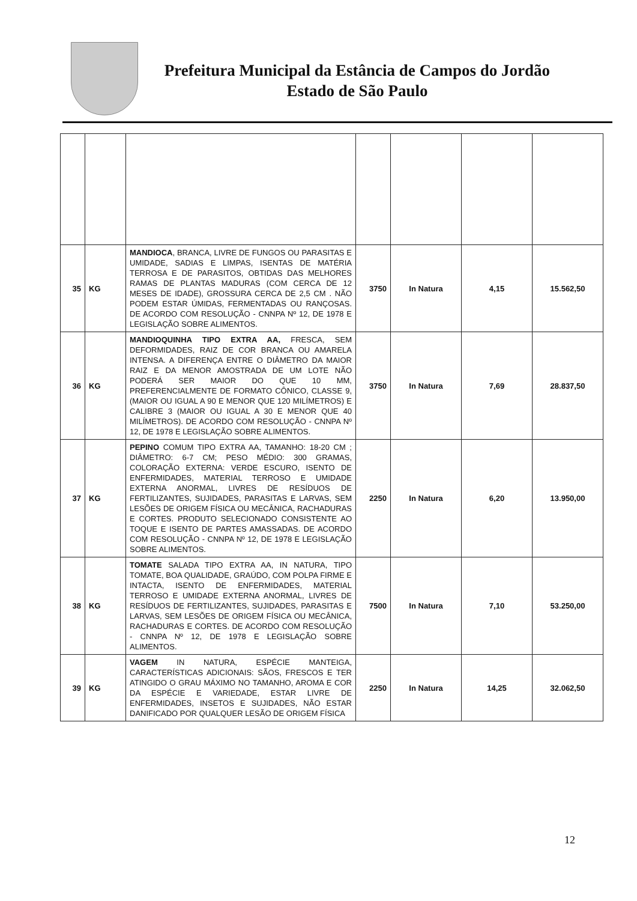Prefeitura Municipal da Estância de Campos do Jordão
Estado de São Paulo
| 35 | KG | MANDIOCA , BRANCA, LIVRE DE FUNGOS OU PARASITAS E UMIDADE, SADIAS E LIMPAS, ISENTAS DE MATÉRIA TERROSA E DE PARASITOS, OBTIDAS DAS MELHORES RAMAS DE PLANTAS MADURAS (COM CERCA DE 12 MESES DE IDADE), GROSSURA CERCA DE 2,5 CM . NÃO PODEM ESTAR ÚMIDAS, FERMENTADAS OU RANÇOSAS. DE ACORDO COM RESOLUÇÃO - CNNPA Nº 12, DE 1978 E LEGISLAÇÃO SOBRE ALIMENTOS. | 3750 | In Natura | 4,15 | 15.562,50 |
| 36 | KG | MANDIOQUINHA TIPO EXTRA AA, FRESCA, SEM DEFORMIDADES, RAIZ DE COR BRANCA OU AMARELA INTENSA. A DIFERENÇA ENTRE O DIÂMETRO DA MAIOR RAIZ E DA MENOR AMOSTRADA DE UM LOTE NÃO PODERÁ SER MAIOR DO QUE 10 MM, PREFERENCIALMENTE DE FORMATO CÔNICO, CLASSE 9, (MAIOR OU IGUAL A 90 E MENOR QUE 120 MILÍMETROS) E CALIBRE 3 (MAIOR OU IGUAL A 30 E MENOR QUE 40 MILÍMETROS). DE ACORDO COM RESOLUÇÃO - CNNPA Nº 12, DE 1978 E LEGISLAÇÃO SOBRE ALIMENTOS. | 3750 | In Natura | 7,69 | 28.837,50 |
| 37 | KG | PEPINO COMUM TIPO EXTRA AA, TAMANHO: 18-20 CM ; DIÂMETRO: 6-7 CM; PESO MÉDIO: 300 GRAMAS, COLORAÇÃO EXTERNA: VERDE ESCURO, ISENTO DE ENFERMIDADES, MATERIAL TERROSO E UMIDADE EXTERNA ANORMAL, LIVRES DE RESÍDUOS DE FERTILIZANTES, SUJIDADES, PARASITAS E LARVAS, SEM LESÕES DE ORIGEM FÍSICA OU MECÂNICA, RACHADURAS E CORTES. PRODUTO SELECIONADO CONSISTENTE AO TOQUE E ISENTO DE PARTES AMASSADAS. DE ACORDO COM RESOLUÇÃO - CNNPA Nº 12, DE 1978 E LEGISLAÇÃO SOBRE ALIMENTOS. | 2250 | In Natura | 6,20 | 13.950,00 |
| 38 | KG | TOMATE SALADA TIPO EXTRA AA, IN NATURA, TIPO TOMATE, BOA QUALIDADE, GRAÚDO, COM POLPA FIRME E INTACTA, ISENTO DE ENFERMIDADES, MATERIAL TERROSO E UMIDADE EXTERNA ANORMAL, LIVRES DE RESÍDUOS DE FERTILIZANTES, SUJIDADES, PARASITAS E LARVAS, SEM LESÕES DE ORIGEM FÍSICA OU MECÂNICA, RACHADURAS E CORTES. DE ACORDO COM RESOLUÇÃO - CNNPA Nº 12, DE 1978 E LEGISLAÇÃO SOBRE ALIMENTOS. | 7500 | In Natura | 7,10 | 53.250,00 |
| 39 | KG | VAGEM IN NATURA, ESPÉCIE MANTEIGA, CARACTERÍSTICAS ADICIONAIS: SÃOS, FRESCOS E TER ATINGIDO O GRAU MÁXIMO NO TAMANHO, AROMA E COR DA ESPÉCIE E VARIEDADE, ESTAR LIVRE DE ENFERMIDADES, INSETOS E SUJIDADES, NÃO ESTAR DANIFICADO POR QUALQUER LESÃO DE ORIGEM FÍSICA | 2250 | In Natura | 14,25 | 32.062,50 |
12